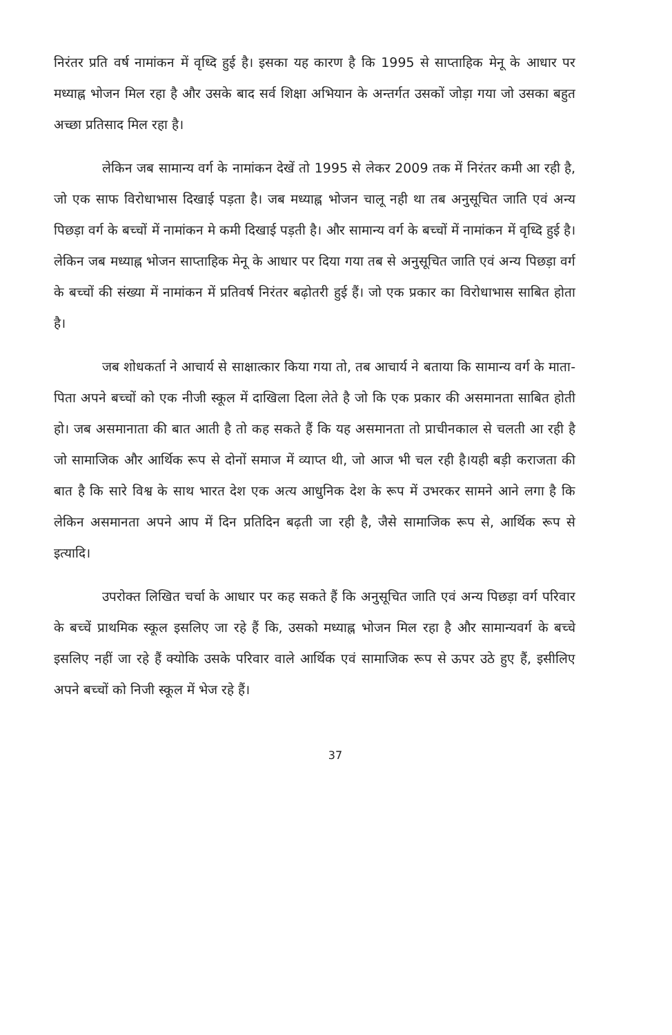निरंतर प्रति वर्ष नामांकन में वृध्दि हुई है। इसका यह कारण है कि 1995 से साप्ताहिक मेनू के आधार पर मध्याह्न भोजन मिल रहा है और उसके बाद सर्व शिक्षा अभियान के अन्तर्गत उसकों जोड़ा गया जो उसका बहुत अच्छा प्रतिसाद मिल रहा है।
लेकिन जब सामान्य वर्ग के नामांकन देखें तो 1995 से लेकर 2009 तक में निरंतर कमी आ रही है, जो एक साफ विरोधाभास दिखाई पड़ता है। जब मध्याह्न भोजन चालू नही था तब अनुसूचित जाति एवं अन्य पिछड़ा वर्ग के बच्चों में नामांकन मे कमी दिखाई पड़ती है। और सामान्य वर्ग के बच्चों में नामांकन में वृध्दि हुई है। लेकिन जब मध्याह्न भोजन साप्ताहिक मेनू के आधार पर दिया गया तब से अनुसूचित जाति एवं अन्य पिछड़ा वर्ग के बच्चों की संख्या में नामांकन में प्रतिवर्ष निरंतर बढ़ोतरी हुई हैं। जो एक प्रकार का विरोधाभास साबित होता है।
जब शोधकर्ता ने आचार्य से साक्षात्कार किया गया तो, तब आचार्य ने बताया कि सामान्य वर्ग के माता-पिता अपने बच्चों को एक नीजी स्कूल में दाखिला दिला लेते है जो कि एक प्रकार की असमानता साबित होती हो। जब असमानाता की बात आती है तो कह सकते हैं कि यह असमानता तो प्राचीनकाल से चलती आ रही है जो सामाजिक और आर्थिक रूप से दोनों समाज में व्याप्त थी, जो आज भी चल रही है।यही बड़ी कराजता की बात है कि सारे विश्व के साथ भारत देश एक अत्य आधुनिक देश के रूप में उभरकर सामने आने लगा है कि लेकिन असमानता अपने आप में दिन प्रतिदिन बढ़ती जा रही है, जैसे सामाजिक रूप से, आर्थिक रूप से इत्यादि।
उपरोक्त लिखित चर्चा के आधार पर कह सकते हैं कि अनुसूचित जाति एवं अन्य पिछड़ा वर्ग परिवार के बच्चें प्राथमिक स्कूल इसलिए जा रहे हैं कि, उसको मध्याह्न भोजन मिल रहा है और सामान्यवर्ग के बच्चे इसलिए नहीं जा रहे हैं क्योकि उसके परिवार वाले आर्थिक एवं सामाजिक रूप से ऊपर उठे हुए हैं, इसीलिए अपने बच्चों को निजी स्कूल में भेज रहे हैं।
37